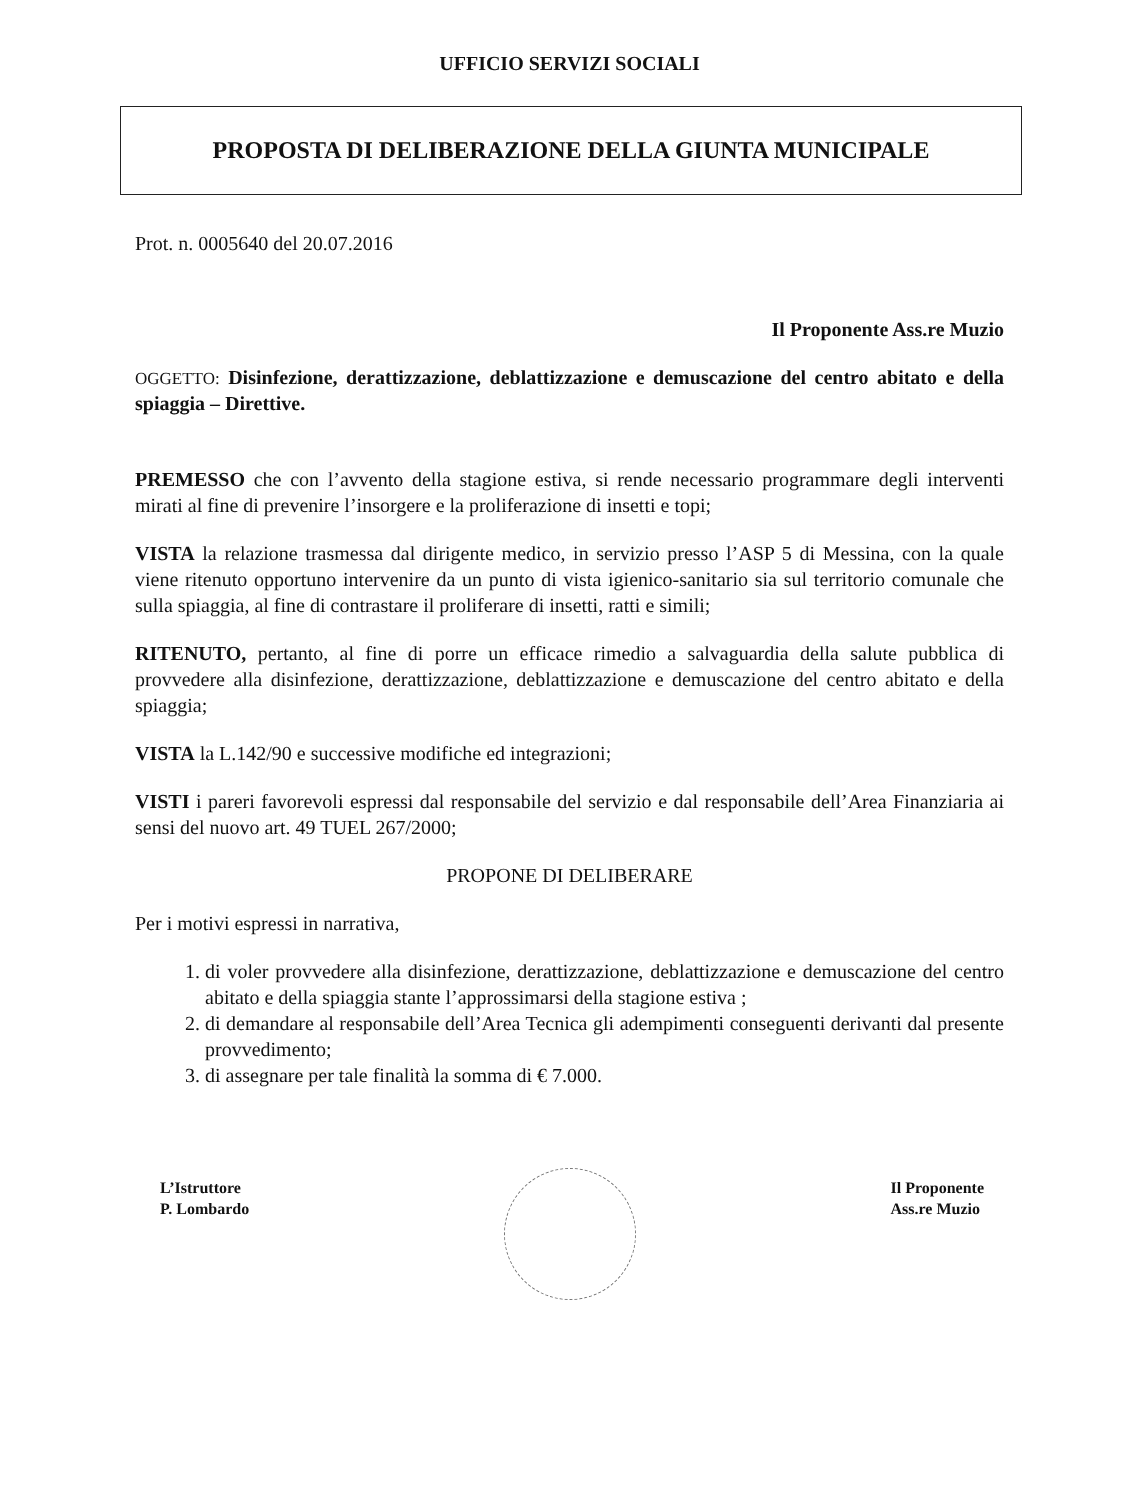UFFICIO SERVIZI SOCIALI
PROPOSTA DI DELIBERAZIONE DELLA GIUNTA MUNICIPALE
Prot. n. 0005640 del 20.07.2016
Il Proponente Ass.re Muzio
OGGETTO: Disinfezione, derattizzazione, deblattizzazione e demuscazione del centro abitato e della spiaggia – Direttive.
PREMESSO che con l’avvento della stagione estiva, si rende necessario programmare degli interventi mirati al fine di prevenire l’insorgere e la proliferazione di insetti e topi;
VISTA la relazione trasmessa dal dirigente medico, in servizio presso l’ASP 5 di Messina, con la quale viene ritenuto opportuno intervenire da un punto di vista igienico-sanitario sia sul territorio comunale che sulla spiaggia, al fine di contrastare il proliferare di insetti, ratti e simili;
RITENUTO, pertanto, al fine di porre un efficace rimedio a salvaguardia della salute pubblica di provvedere alla disinfezione, derattizzazione, deblattizzazione e demuscazione del centro abitato e della spiaggia;
VISTA la L.142/90 e successive modifiche ed integrazioni;
VISTI i pareri favorevoli espressi dal responsabile del servizio e dal responsabile dell’Area Finanziaria ai sensi del nuovo art. 49 TUEL 267/2000;
PROPONE DI DELIBERARE
Per i motivi espressi in narrativa,
1. di voler provvedere alla disinfezione, derattizzazione, deblattizzazione e demuscazione del centro abitato e della spiaggia stante l’approssimarsi della stagione estiva ;
2. di demandare al responsabile dell’Area Tecnica gli adempimenti conseguenti derivanti dal presente provvedimento;
3. di assegnare per tale finalità la somma di € 7.000.
L’Istruttore
P. Lombardo
Il Proponente
Ass.re Muzio